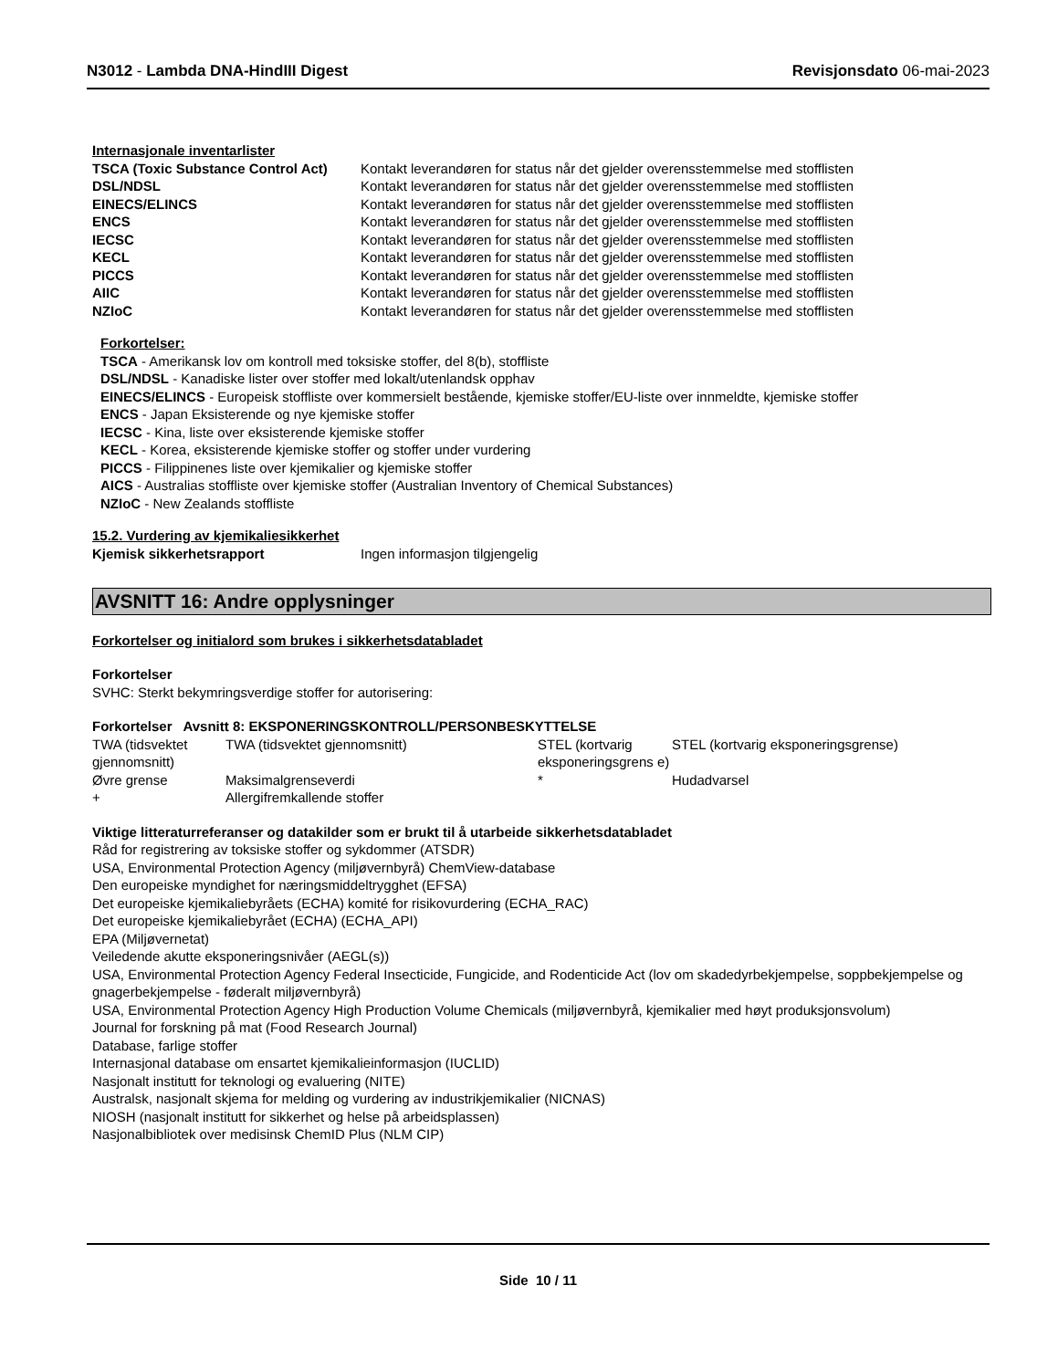N3012 - Lambda DNA-HindIII Digest
Revisjonsdato 06-mai-2023
Internasjonale inventarlister
| TSCA (Toxic Substance Control Act) | Kontakt leverandøren for status når det gjelder overensstemmelse med stofflisten |
| DSL/NDSL | Kontakt leverandøren for status når det gjelder overensstemmelse med stofflisten |
| EINECS/ELINCS | Kontakt leverandøren for status når det gjelder overensstemmelse med stofflisten |
| ENCS | Kontakt leverandøren for status når det gjelder overensstemmelse med stofflisten |
| IECSC | Kontakt leverandøren for status når det gjelder overensstemmelse med stofflisten |
| KECL | Kontakt leverandøren for status når det gjelder overensstemmelse med stofflisten |
| PICCS | Kontakt leverandøren for status når det gjelder overensstemmelse med stofflisten |
| AIIC | Kontakt leverandøren for status når det gjelder overensstemmelse med stofflisten |
| NZIoC | Kontakt leverandøren for status når det gjelder overensstemmelse med stofflisten |
Forkortelser:
TSCA - Amerikansk lov om kontroll med toksiske stoffer, del 8(b), stoffliste
DSL/NDSL - Kanadiske lister over stoffer med lokalt/utenlandsk opphav
EINECS/ELINCS - Europeisk stoffliste over kommersielt bestående, kjemiske stoffer/EU-liste over innmeldte, kjemiske stoffer
ENCS - Japan Eksisterende og nye kjemiske stoffer
IECSC - Kina, liste over eksisterende kjemiske stoffer
KECL - Korea, eksisterende kjemiske stoffer og stoffer under vurdering
PICCS - Filippinenes liste over kjemikalier og kjemiske stoffer
AICS - Australias stoffliste over kjemiske stoffer (Australian Inventory of Chemical Substances)
NZIoC - New Zealands stoffliste
15.2. Vurdering av kjemikaliesikkerhet
| Kjemisk sikkerhetsrapport | Ingen informasjon tilgjengelig |
AVSNITT 16: Andre opplysninger
Forkortelser og initialord som brukes i sikkerhetsdatabladet
Forkortelser
SVHC: Sterkt bekymringsverdige stoffer for autorisering:
Forkortelser Avsnitt 8: EKSPONERINGSKONTROLL/PERSONBESKYTTELSE
| TWA (tidsvektet gjennomsnitt) | TWA (tidsvektet gjennomsnitt) | STEL (kortvarig eksponeringsgrens e) | STEL (kortvarig eksponeringsgrense) |
| Øvre grense | Maksimalgrenseverdi | * | Hudadvarsel |
| + | Allergifremkallende stoffer | | |
Viktige litteraturreferanser og datakilder som er brukt til å utarbeide sikkerhetsdatabladet
Råd for registrering av toksiske stoffer og sykdommer (ATSDR)
USA, Environmental Protection Agency (miljøvernbyrå) ChemView-database
Den europeiske myndighet for næringsmiddeltrygghet (EFSA)
Det europeiske kjemikaliebyråets (ECHA) komité for risikovurdering (ECHA_RAC)
Det europeiske kjemikaliebyrået (ECHA) (ECHA_API)
EPA (Miljøvernetat)
Veiledende akutte eksponeringsnivåer (AEGL(s))
USA, Environmental Protection Agency Federal Insecticide, Fungicide, and Rodenticide Act (lov om skadedyrbekjempelse, soppbekjempelse og gnagerbekjempelse - føderalt miljøvernbyrå)
USA, Environmental Protection Agency High Production Volume Chemicals (miljøvernbyrå, kjemikalier med høyt produksjonsvolum)
Journal for forskning på mat (Food Research Journal)
Database, farlige stoffer
Internasjonal database om ensartet kjemikalieinformasjon (IUCLID)
Nasjonalt institutt for teknologi og evaluering (NITE)
Australsk, nasjonalt skjema for melding og vurdering av industrikjemikalier (NICNAS)
NIOSH (nasjonalt institutt for sikkerhet og helse på arbeidsplassen)
Nasjonalbibliotek over medisinsk ChemID Plus (NLM CIP)
Side 10 / 11